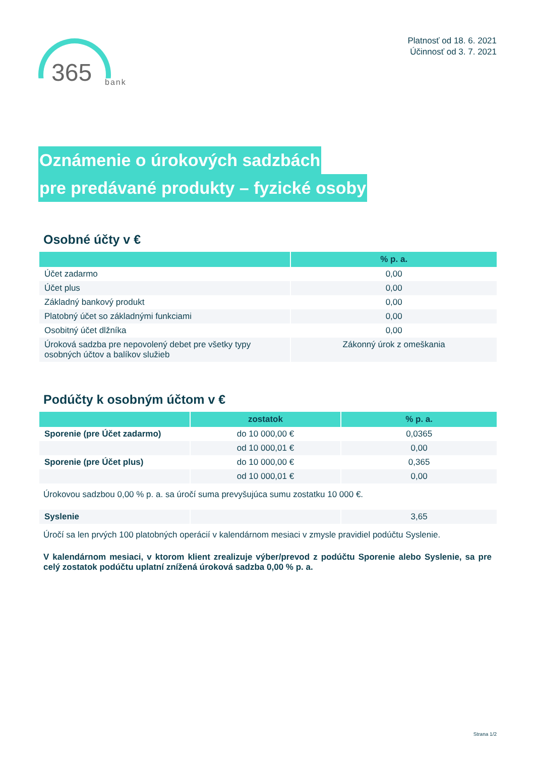365 bank
Platnosť od 18. 6. 2021
Účinnosť od 3. 7. 2021
Oznámenie o úrokových sadzbách
pre predávané produkty – fyzické osoby
Osobné účty v €
| | % p. a. |
| --- | --- |
| Účet zadarmo | 0,00 |
| Účet plus | 0,00 |
| Základný bankový produkt | 0,00 |
| Platobný účet so základnými funkciami | 0,00 |
| Osobitný účet dlžníka | 0,00 |
| Úroková sadzba pre nepovolený debet pre všetky typy osobných účtov a balíkov služieb | Zákonný úrok z omeškania |
Podúčty k osobným účtom v €
| | zostatok | % p. a. |
| --- | --- | --- |
| Sporenie (pre Účet zadarmo) | do 10 000,00 € | 0,0365 |
| | od 10 000,01 € | 0,00 |
| Sporenie (pre Účet plus) | do 10 000,00 € | 0,365 |
| | od 10 000,01 € | 0,00 |
Úrokovou sadzbou 0,00 % p. a. sa úročí suma prevyšujúca sumu zostatku 10 000 €.
| Syslenie | | 3,65 |
Úročí sa len prvých 100 platobných operácií v kalendárnom mesiaci v zmysle pravidiel podúčtu Syslenie.
V kalendárnom mesiaci, v ktorom klient zrealizuje výber/prevod z podúčtu Sporenie alebo Syslenie, sa pre celý zostatok podúčtu uplatní znížená úroková sadzba 0,00 % p. a.
Strana 1/2